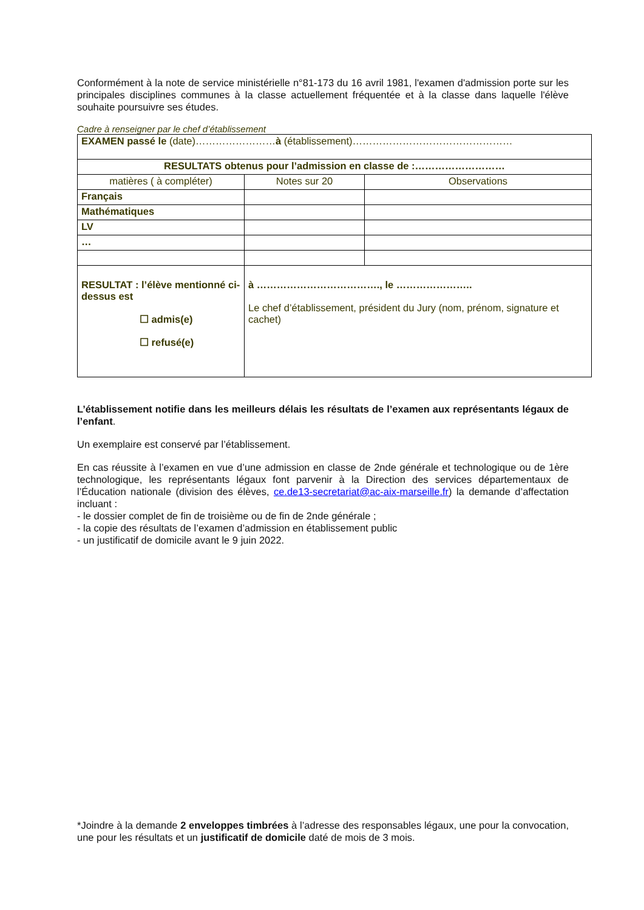Conformément à la note de service ministérielle n°81-173 du 16 avril 1981, l'examen d'admission porte sur les principales disciplines communes à la classe actuellement fréquentée et à la classe dans laquelle l'élève souhaite poursuivre ses études.
Cadre à renseigner par le chef d’établissement
| EXAMEN passé le (date)…………………… à (établissement)………………………………………… | | |
| RESULTATS obtenus pour l’admission en classe de :……………………… | | |
| matières ( à compléter) | Notes sur 20 | Observations |
| Français | | |
| Mathématiques | | |
| LV | | |
| … | | |
| RESULTAT : l’élève mentionné ci-dessus est ☐ admis(e) ☐ refusé(e) | à ………………………………., le ………………….. Le chef d’établissement, président du Jury (nom, prénom, signature et cachet) | |
L’établissement notifie dans les meilleurs délais les résultats de l’examen aux représentants légaux de l’enfant.
Un exemplaire est conservé par l’établissement.
En cas réussite à l’examen en vue d’une admission en classe de 2nde générale et technologique ou de 1ère technologique, les représentants légaux font parvenir à la Direction des services départementaux de l’Éducation nationale (division des élèves, ce.de13-secretariat@ac-aix-marseille.fr) la demande d’affectation incluant :
- le dossier complet de fin de troisième ou de fin de 2nde générale ;
- la copie des résultats de l’examen d’admission en établissement public
- un justificatif de domicile avant le 9 juin 2022.
*Joindre à la demande 2 enveloppes timbrées à l’adresse des responsables légaux, une pour la convocation, une pour les résultats et un justificatif de domicile daté de mois de 3 mois.